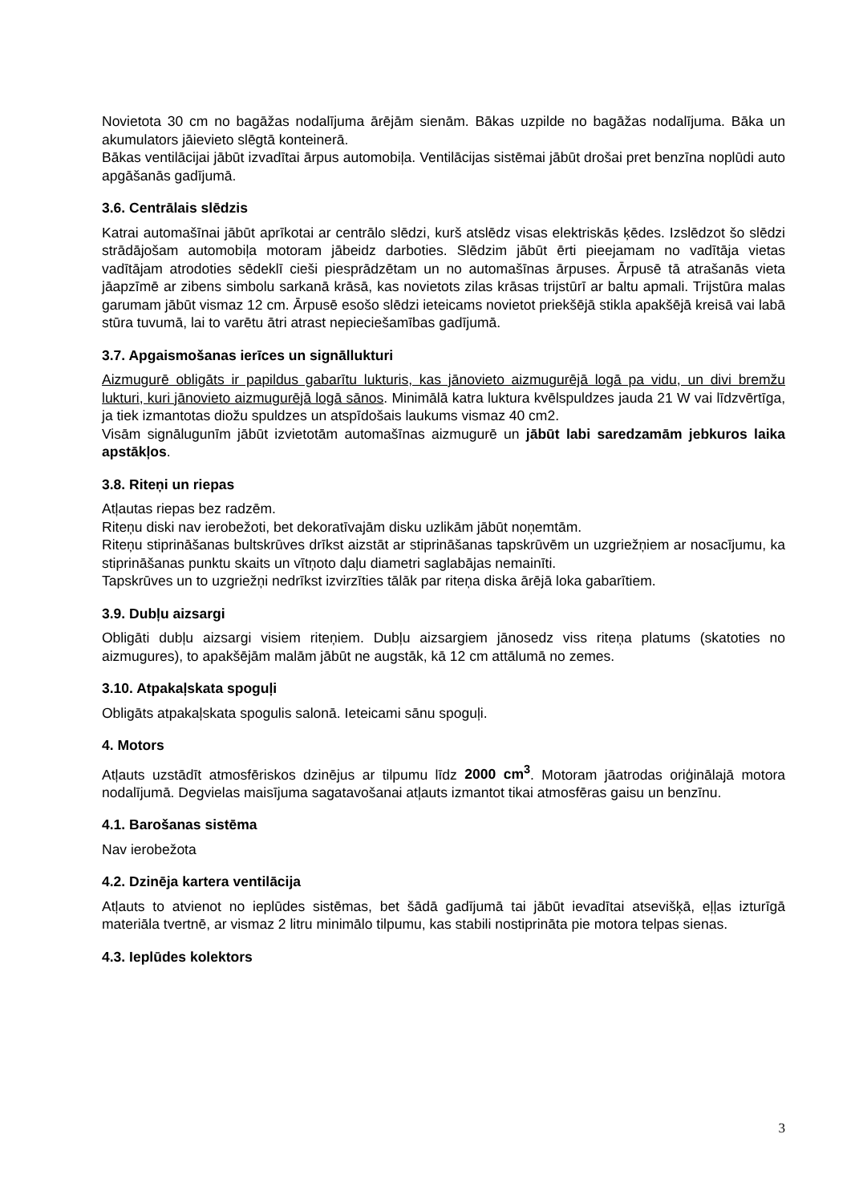Novietota 30 cm no bagāžas nodalījuma ārējām sienām. Bākas uzpilde no bagāžas nodalījuma. Bāka un akumulators jāievieto slēgtā konteinerā.
Bākas ventilācijai jābūt izvadītai ārpus automobiļa. Ventilācijas sistēmai jābūt drošai pret benzīna noplūdi auto apgāšanās gadījumā.
3.6. Centrālais slēdzis
Katrai automašīnai jābūt aprīkotai ar centrālo slēdzi, kurš atslēdz visas elektriskās ķēdes. Izslēdzot šo slēdzi strādājošam automobiļa motoram jābeidz darboties. Slēdzim jābūt ērti pieejamam no vadītāja vietas vadītājam atrodoties sēdeklī cieši piesprādzētam un no automašīnas ārpuses. Ārpusē tā atrašanās vieta jāapzīmē ar zibens simbolu sarkanā krāsā, kas novietots zilas krāsas trijstūrī ar baltu apmali. Trijstūra malas garumam jābūt vismaz 12 cm. Ārpusē esošo slēdzi ieteicams novietot priekšējā stikla apakšējā kreisā vai labā stūra tuvumā, lai to varētu ātri atrast nepieciešamības gadījumā.
3.7. Apgaismošanas ierīces un signāllukturi
Aizmugurē obligāts ir papildus gabarītu lukturis, kas jānovieto aizmugurējā logā pa vidu, un divi bremžu lukturi, kuri jānovieto aizmugurējā logā sānos. Minimālā katra luktura kvēlspuldzes jauda 21 W vai līdzvērtīga, ja tiek izmantotas diožu spuldzes un atspīdošais laukums vismaz 40 cm2.
Visām signālugunīm jābūt izvietotām automašīnas aizmugurē un jābūt labi saredzamām jebkuros laika apstākļos.
3.8. Riteņi un riepas
Atļautas riepas bez radzēm.
Riteņu diski nav ierobežoti, bet dekoratīvajām disku uzlikām jābūt noņemtām.
Riteņu stiprināšanas bultskrūves drīkst aizstāt ar stiprināšanas tapskrūvēm un uzgriežņiem ar nosacījumu, ka stiprināšanas punktu skaits un vītņoto daļu diametri saglabājas nemainīti.
Tapskrūves un to uzgriežņi nedrīkst izvirzīties tālāk par riteņa diska ārējā loka gabarītiem.
3.9. Dubļu aizsargi
Obligāti dubļu aizsargi visiem riteņiem. Dubļu aizsargiem jānosedz viss riteņa platums (skatoties no aizmugures), to apakšējām malām jābūt ne augstāk, kā 12 cm attālumā no zemes.
3.10. Atpakaļskata spoguļi
Obligāts atpakaļskata spogulis salonā. Ieteicami sānu spoguļi.
4. Motors
Atļauts uzstādīt atmosfēriskos dzinējus ar tilpumu līdz 2000 cm<sup>3</sup>. Motoram jāatrodas oriģinālajā motora nodalījumā. Degvielas maisījuma sagatavošanai atļauts izmantot tikai atmosfēras gaisu un benzīnu.
4.1. Barošanas sistēma
Nav ierobežota
4.2. Dzinēja kartera ventilācija
Atļauts to atvienot no ieplūdes sistēmas, bet šādā gadījumā tai jābūt ievadītai atsevišķā, eļļas izturīgā materiāla tvertnē, ar vismaz 2 litru minimālo tilpumu, kas stabili nostiprināta pie motora telpas sienas.
4.3. Ieplūdes kolektors
3